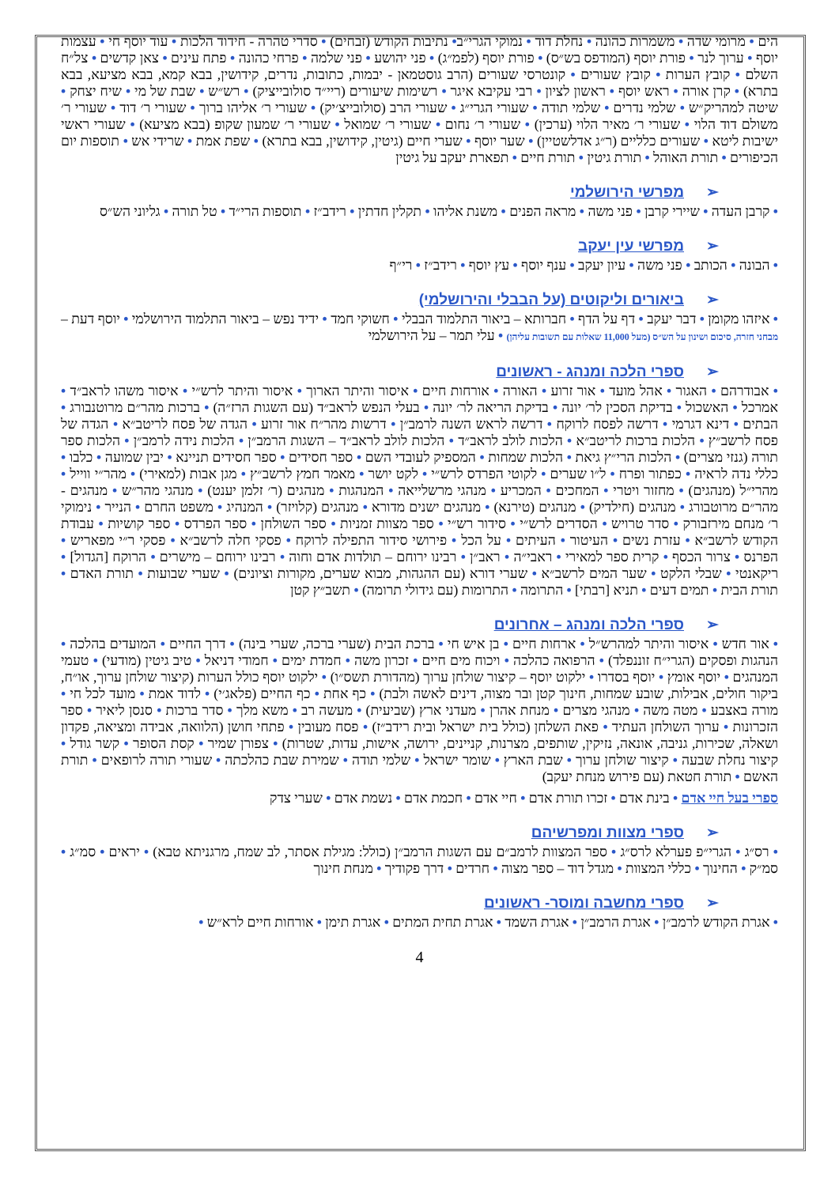הים • מרומי שדה • משמרות כהונה • נחלת דוד • נמוקי הגרי״ב• נתיבות הקודש (זבחים) • סדרי טהרה - חידוד הלכות • עוד יוסף חי • עצמות יוסף • ערוך לנר • פורת יוסף (המודפס בש״ס) • פורת יוסף (לפמ״ג) • פני יהושע • פני שלמה • פרחי כהונה • פתח עינים • צאן קדשים • צל״ח השלם • קובץ הערות • קובץ שעורים • קונטרסי שעורים (הרב גוסטמאן - יבמות, כתובות, נדרים, קידושין, בבא קמא, בבא מציעא, בבא בתרא) • קרן אורה • ראש יוסף • ראשון לציון • רבי עקיבא איגר • רשימות שיעורים (ריי״ד סולובייציק) • רש״ש • שבת של מי • שיח יצחק • שיטה למהריק״ש • שלמי נדרים • שלמי תודה • שעורי הגרי״ג • שעורי הרב (סולובייצ׳יק) • שעורי ר׳ אליהו ברוך • שעורי ר׳ דוד • שעורי ר׳ משולם דוד הלוי • שעורי ר׳ מאיר הלוי (ערכין) • שעורי ר׳ נחום • שעורי ר׳ שמואל • שעורי ר׳ שמעון שקופ (בבא מציעא) • שעורי ראשי ישיבות ליטא • שעורים כלליים (ר״ג אדלשטיין) • שער יוסף • שערי חיים (גיטין, קידושין, בבא בתרא) • שפת אמת • שרידי אש • תוספות יום הכיפורים • תורת האוהל • תורת גיטין • תורת חיים • תפארת יעקב על גיטין
➢מפרשי הירושלמי
• קרבן העדה • שיירי קרבן • פני משה • מראה הפנים • משנת אליהו • תקלין חדתין • רידב״ז • תוספות הרי״ד • טל תורה • גליוני הש״ס
➢מפרשי עין יעקב
• הבונה • הכותב • פני משה • עיון יעקב • ענף יוסף • עץ יוסף • רידב״ז • רי״ף
➢ביאורים וליקוטים (על הבבלי והירושלמי)
• איזהו מקומן • דבר יעקב • דף על הדף • חברותא – ביאור התלמוד הבבלי • חשוקי חמד • ידיד נפש – ביאור התלמוד הירושלמי • יוסף דעת – מבחני חזרה, סיכום ושינון על הש״ס (מעל 11,000 שאלות עם תשובות עליהן) • עלי תמר – על הירושלמי
➢ספרי הלכה ומנהג - ראשונים
• אבודרהם • האגור • אהל מועד • אור זרוע • האורה • אורחות חיים • איסור והיתר הארוך • איסור והיתר לרש״י • איסור משהו לראב״ד • אמרכל • האשכול • בדיקת הסכין לר׳ יונה • בדיקת הריאה לר׳ יונה • בעלי הנפש לראב״ד (עם השגות הרז״ה) • ברכות מהר״ם מרוטנבורג • הבתים • דינא דגרמי • דרשה לפסח לרוקח • דרשה לראש השנה לרמב״ן • דרשות מהר״ח אור זרוע • הגדה של פסח לריטב״א • הגדה של פסח לרשב״ץ • הלכות ברכות לריטב״א • הלכות לולב לראב״ד • הלכות לולב לראב״ד – השגות הרמב״ן • הלכות נידה לרמב״ן • הלכות ספר תורה (גנזי מצרים) • הלכות הרי״ץ גיאת • הלכות שמחות • המספיק לעובדי השם • ספר חסידים • ספר חסידים תניינא • יבין שמועה • כלבו • כללי נדה לראיה • כפתור ופרח • ל״ו שערים • לקוטי הפרדס לרש״י • לקט יושר • מאמר חמץ לרשב״ץ • מגן אבות (למאירי) • מהר״י ווייל • מהרי״ל (מנהגים) • מחזור ויטרי • המחכים • המכריע • מנהגי מרשלייאה • המנהגות • מנהגים (ר׳ זלמן יענט) • מנהגי מהר״ש • מנהגים - מהר״ם מרוטבורג • מנהגים (חילדיק) • מנהגים (טירנא) • מנהגים ישנים מדורא • מנהגים (קלויזר) • המנהיג • משפט החרם • הנייר • נימוקי ר׳ מנחם מירזבורק • סדר טרויש • הסדרים לרש״י • סידור רש״י • ספר מצוות זמניות • ספר השולחן • ספר הפרדס • ספר קושיות • עבודת הקודש לרשב״א • עזרת נשים • העיטור • העיתים • על הכל • פירושי סידור התפילה לרוקח • פסקי חלה לרשב״א • פסקי ר״י מפאריש • הפרנס • צרור הכסף • קרית ספר למאירי • ראבי״ה • ראב״ן • רבינו ירוחם – תולדות אדם וחוה • רבינו ירוחם – מישרים • הרוקח [הגדול] • ריקאנטי • שבלי הלקט • שער המים לרשב״א • שערי דורא (עם ההגהות, מבוא שערים, מקורות וציונים) • שערי שבועות • תורת האדם • תורת הבית • תמים דעים • תניא [רבתי] • התרומה • התרומות (עם גידולי תרומה) • תשב״ץ קטן
➢ספרי הלכה ומנהג – אחרונים
• אור חדש • איסור והיתר למהרש״ל • ארחות חיים • בן איש חי • ברכת הבית (שערי ברכה, שערי בינה) • דרך החיים • המועדים בהלכה • הנהגות ופסקים (הגרי״ח זוננפלד) • הרפואה כהלכה • ויכוח מים חיים • זכרון משה • חמדת ימים • חמודי דניאל • טיב גיטין (מודעי) • טעמי המנהגים • יוסף אומץ • יוסף בסדרו • ילקוט יוסף – קיצור שולחן ערוך (מהדורת תשס״ו) • ילקוט יוסף כולל הערות (קיצור שולחן ערוך, או״ח, ביקור חולים, אבילות, שובע שמחות, חינוך קטן ובר מצוה, דינים לאשה ולבת) • כף אחת • כף החיים (פלאג׳י) • לדוד אמת • מועד לכל חי • מורה באצבע • מטה משה • מנהגי מצרים • מנחת אהרן • מעדני ארץ (שביעית) • מעשה רב • משא מלך • סדר ברכות • סנסן ליאיר • ספר הזכרונות • ערוך השולחן העתיד • פאת השלחן (כולל בית ישראל ובית רידב״ז) • פסח מעובין • פתחי חושן (הלוואה, אבידה ומציאה, פקדון ושאלה, שכירות, גניבה, אונאה, נזיקין, שותפים, מצרנות, קניינים, ירושה, אישות, עדות, שטרות) • צפורן שמיר • קסת הסופר • קשר גודל • קיצור נחלת שבעה • קיצור שולחן ערוך • שבת הארץ • שומר ישראל • שלמי תודה • שמירת שבת כהלכתה • שעורי תורה לרופאים • תורת האשם • תורת חטאת (עם פירוש מנחת יעקב)
ספרי בעל חיי אדם • בינת אדם • זכרו תורת אדם • חיי אדם • חכמת אדם • נשמת אדם • שערי צדק
➢ספרי מצוות ומפרשיהם
• רס״ג • הגרי״פ פערלא לרס״ג • ספר המצוות לרמב״ם עם השגות הרמב״ן (כולל: מגילת אסתר, לב שמח, מרגניתא טבא) • יראים • סמ״ג • סמ״ק • החינוך • כללי המצוות • מגדל דוד – ספר מצוה • חרדים • דרך פקודיך • מנחת חינוך
➢ספרי מחשבה ומוסר- ראשונים
• אגרת הקודש לרמב״ן • אגרת הרמב״ן • אגרת השמד • אגרת תחית המתים • אגרת תימן • אורחות חיים לרא״ש •
4